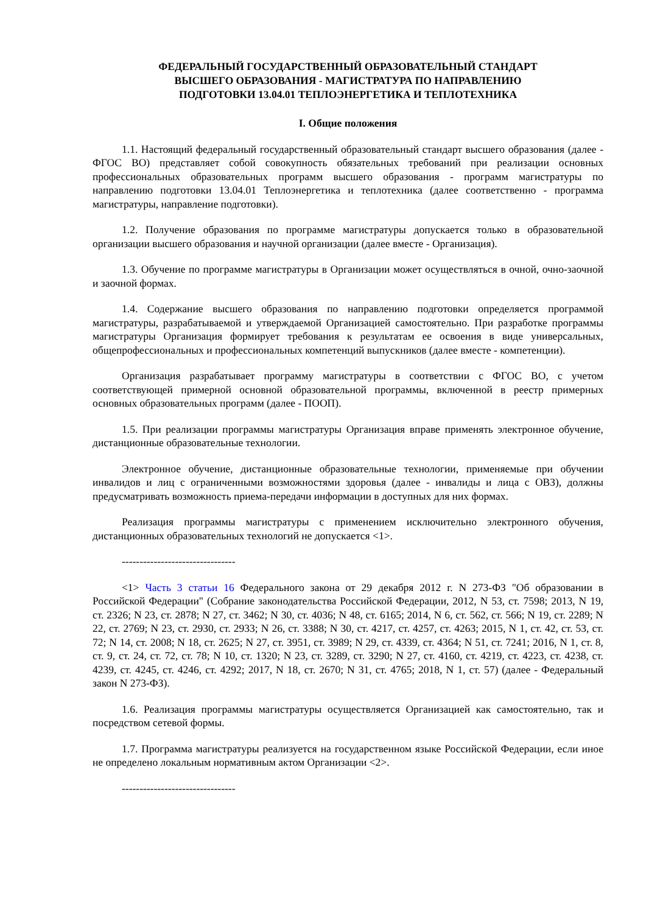ФЕДЕРАЛЬНЫЙ ГОСУДАРСТВЕННЫЙ ОБРАЗОВАТЕЛЬНЫЙ СТАНДАРТ
ВЫСШЕГО ОБРАЗОВАНИЯ - МАГИСТРАТУРА ПО НАПРАВЛЕНИЮ
ПОДГОТОВКИ 13.04.01 ТЕПЛОЭНЕРГЕТИКА И ТЕПЛОТЕХНИКА
I. Общие положения
1.1. Настоящий федеральный государственный образовательный стандарт высшего образования (далее - ФГОС ВО) представляет собой совокупность обязательных требований при реализации основных профессиональных образовательных программ высшего образования - программ магистратуры по направлению подготовки 13.04.01 Теплоэнергетика и теплотехника (далее соответственно - программа магистратуры, направление подготовки).
1.2. Получение образования по программе магистратуры допускается только в образовательной организации высшего образования и научной организации (далее вместе - Организация).
1.3. Обучение по программе магистратуры в Организации может осуществляться в очной, очно-заочной и заочной формах.
1.4. Содержание высшего образования по направлению подготовки определяется программой магистратуры, разрабатываемой и утверждаемой Организацией самостоятельно. При разработке программы магистратуры Организация формирует требования к результатам ее освоения в виде универсальных, общепрофессиональных и профессиональных компетенций выпускников (далее вместе - компетенции).
Организация разрабатывает программу магистратуры в соответствии с ФГОС ВО, с учетом соответствующей примерной основной образовательной программы, включенной в реестр примерных основных образовательных программ (далее - ПООП).
1.5. При реализации программы магистратуры Организация вправе применять электронное обучение, дистанционные образовательные технологии.
Электронное обучение, дистанционные образовательные технологии, применяемые при обучении инвалидов и лиц с ограниченными возможностями здоровья (далее - инвалиды и лица с ОВЗ), должны предусматривать возможность приема-передачи информации в доступных для них формах.
Реализация программы магистратуры с применением исключительно электронного обучения, дистанционных образовательных технологий не допускается <1>.
--------------------------------
<1> Часть 3 статьи 16 Федерального закона от 29 декабря 2012 г. N 273-ФЗ "Об образовании в Российской Федерации" (Собрание законодательства Российской Федерации, 2012, N 53, ст. 7598; 2013, N 19, ст. 2326; N 23, ст. 2878; N 27, ст. 3462; N 30, ст. 4036; N 48, ст. 6165; 2014, N 6, ст. 562, ст. 566; N 19, ст. 2289; N 22, ст. 2769; N 23, ст. 2930, ст. 2933; N 26, ст. 3388; N 30, ст. 4217, ст. 4257, ст. 4263; 2015, N 1, ст. 42, ст. 53, ст. 72; N 14, ст. 2008; N 18, ст. 2625; N 27, ст. 3951, ст. 3989; N 29, ст. 4339, ст. 4364; N 51, ст. 7241; 2016, N 1, ст. 8, ст. 9, ст. 24, ст. 72, ст. 78; N 10, ст. 1320; N 23, ст. 3289, ст. 3290; N 27, ст. 4160, ст. 4219, ст. 4223, ст. 4238, ст. 4239, ст. 4245, ст. 4246, ст. 4292; 2017, N 18, ст. 2670; N 31, ст. 4765; 2018, N 1, ст. 57) (далее - Федеральный закон N 273-ФЗ).
1.6. Реализация программы магистратуры осуществляется Организацией как самостоятельно, так и посредством сетевой формы.
1.7. Программа магистратуры реализуется на государственном языке Российской Федерации, если иное не определено локальным нормативным актом Организации <2>.
--------------------------------